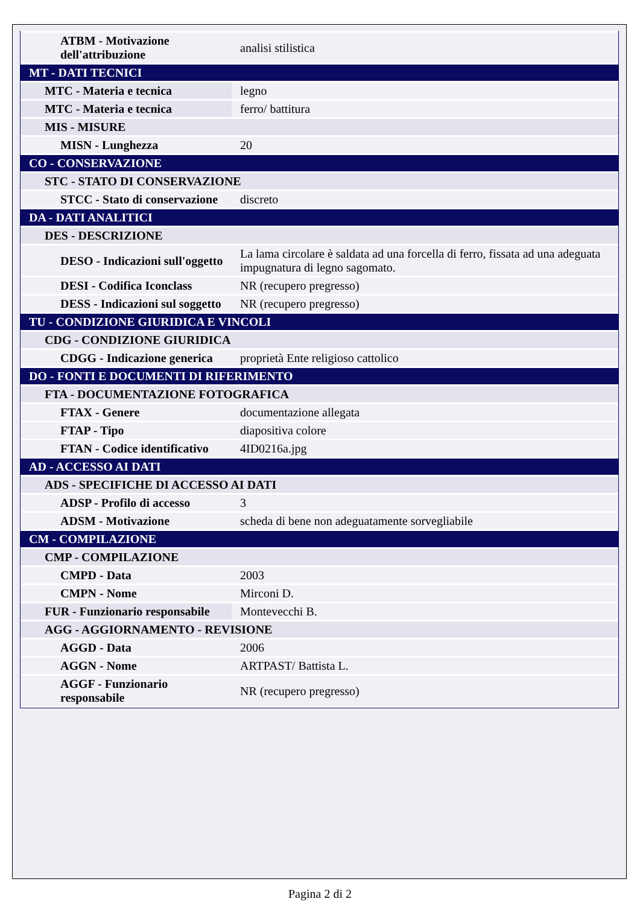| ATBM - Motivazione dell'attribuzione | analisi stilistica |
| MT - DATI TECNICI | |
| MTC - Materia e tecnica | legno |
| MTC - Materia e tecnica | ferro/ battitura |
| MIS - MISURE | |
| MISN - Lunghezza | 20 |
| CO - CONSERVAZIONE | |
| STC - STATO DI CONSERVAZIONE | |
| STCC - Stato di conservazione | discreto |
| DA - DATI ANALITICI | |
| DES - DESCRIZIONE | |
| DESO - Indicazioni sull'oggetto | La lama circolare è saldata ad una forcella di ferro, fissata ad una adeguata impugnatura di legno sagomato. |
| DESI - Codifica Iconclass | NR (recupero pregresso) |
| DESS - Indicazioni sul soggetto | NR (recupero pregresso) |
| TU - CONDIZIONE GIURIDICA E VINCOLI | |
| CDG - CONDIZIONE GIURIDICA | |
| CDGG - Indicazione generica | proprietà Ente religioso cattolico |
| DO - FONTI E DOCUMENTI DI RIFERIMENTO | |
| FTA - DOCUMENTAZIONE FOTOGRAFICA | |
| FTAX - Genere | documentazione allegata |
| FTAP - Tipo | diapositiva colore |
| FTAN - Codice identificativo | 4ID0216a.jpg |
| AD - ACCESSO AI DATI | |
| ADS - SPECIFICHE DI ACCESSO AI DATI | |
| ADSP - Profilo di accesso | 3 |
| ADSM - Motivazione | scheda di bene non adeguatamente sorvegliabile |
| CM - COMPILAZIONE | |
| CMP - COMPILAZIONE | |
| CMPD - Data | 2003 |
| CMPN - Nome | Mirconi D. |
| FUR - Funzionario responsabile | Montevecchi B. |
| AGG - AGGIORNAMENTO - REVISIONE | |
| AGGD - Data | 2006 |
| AGGN - Nome | ARTPAST/ Battista L. |
| AGGF - Funzionario responsabile | NR (recupero pregresso) |
Pagina 2 di 2